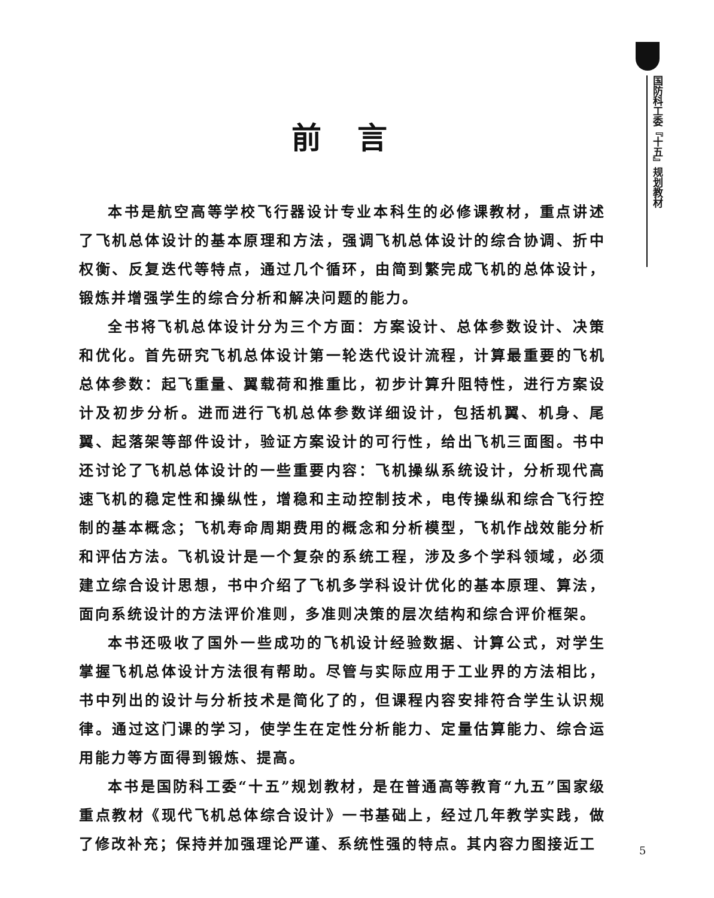国防科工委『十五』规划教材
前言
本书是航空高等学校飞行器设计专业本科生的必修课教材，重点讲述了飞机总体设计的基本原理和方法，强调飞机总体设计的综合协调、折中权衡、反复迭代等特点，通过几个循环，由简到繁完成飞机的总体设计，锻炼并增强学生的综合分析和解决问题的能力。
全书将飞机总体设计分为三个方面：方案设计、总体参数设计、决策和优化。首先研究飞机总体设计第一轮迭代设计流程，计算最重要的飞机总体参数：起飞重量、翼载荷和推重比，初步计算升阻特性，进行方案设计及初步分析。进而进行飞机总体参数详细设计，包括机翼、机身、尾翼、起落架等部件设计，验证方案设计的可行性，给出飞机三面图。书中还讨论了飞机总体设计的一些重要内容：飞机操纵系统设计，分析现代高速飞机的稳定性和操纵性，增稳和主动控制技术，电传操纵和综合飞行控制的基本概念；飞机寿命周期费用的概念和分析模型，飞机作战效能分析和评估方法。飞机设计是一个复杂的系统工程，涉及多个学科领域，必须建立综合设计思想，书中介绍了飞机多学科设计优化的基本原理、算法，面向系统设计的方法评价准则，多准则决策的层次结构和综合评价框架。
本书还吸收了国外一些成功的飞机设计经验数据、计算公式，对学生掌握飞机总体设计方法很有帮助。尽管与实际应用于工业界的方法相比，书中列出的设计与分析技术是简化了的，但课程内容安排符合学生认识规律。通过这门课的学习，使学生在定性分析能力、定量估算能力、综合运用能力等方面得到锻炼、提高。
本书是国防科工委“十五”规划教材，是在普通高等教育“九五”国家级重点教材《现代飞机总体综合设计》一书基础上，经过几年教学实践，做了修改补充；保持并加强理论严谨、系统性强的特点。其内容力图接近工
5